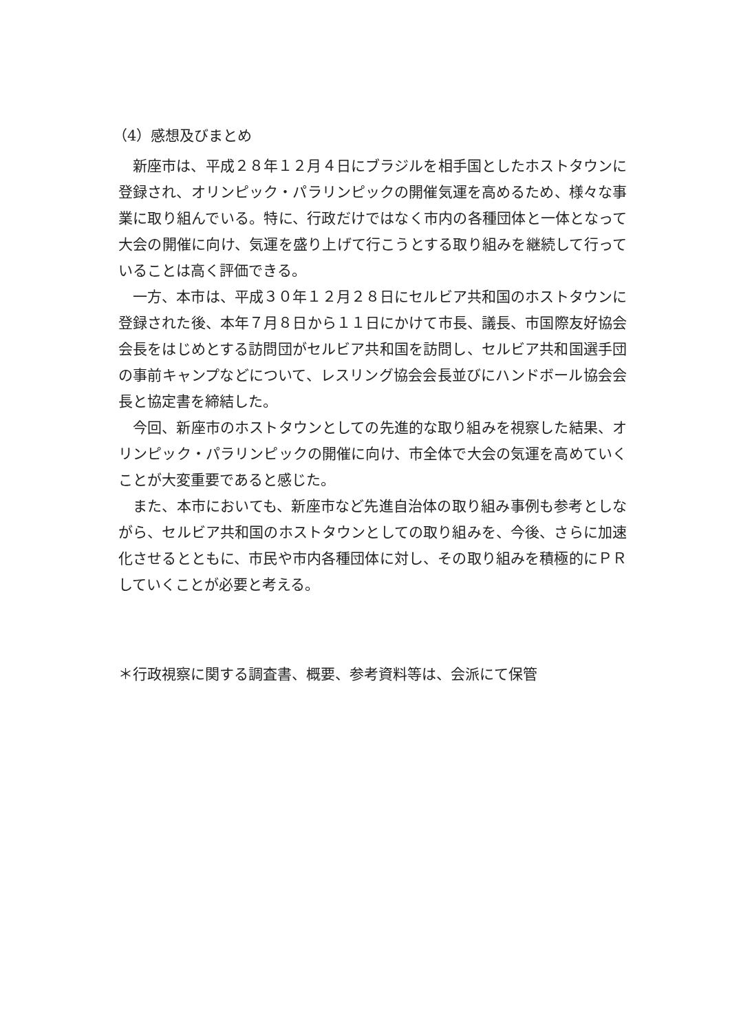（4）感想及びまとめ
新座市は、平成２８年１２月４日にブラジルを相手国としたホストタウンに登録され、オリンピック・パラリンピックの開催気運を高めるため、様々な事業に取り組んでいる。特に、行政だけではなく市内の各種団体と一体となって大会の開催に向け、気運を盛り上げて行こうとする取り組みを継続して行っていることは高く評価できる。
一方、本市は、平成３０年１２月２８日にセルビア共和国のホストタウンに登録された後、本年７月８日から１１日にかけて市長、議長、市国際友好協会会長をはじめとする訪問団がセルビア共和国を訪問し、セルビア共和国選手団の事前キャンプなどについて、レスリング協会会長並びにハンドボール協会会長と協定書を締結した。
今回、新座市のホストタウンとしての先進的な取り組みを視察した結果、オリンピック・パラリンピックの開催に向け、市全体で大会の気運を高めていくことが大変重要であると感じた。
また、本市においても、新座市など先進自治体の取り組み事例も参考としながら、セルビア共和国のホストタウンとしての取り組みを、今後、さらに加速化させるとともに、市民や市内各種団体に対し、その取り組みを積極的にＰＲしていくことが必要と考える。
＊行政視察に関する調査書、概要、参考資料等は、会派にて保管